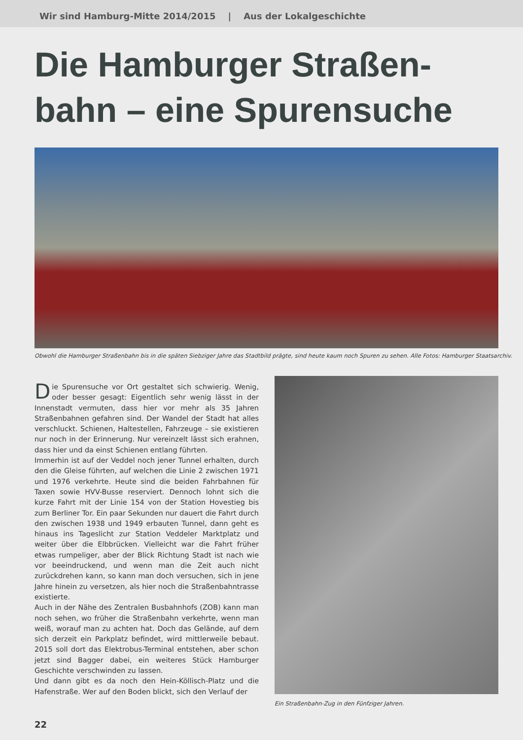Wir sind Hamburg-Mitte 2014/2015 | Aus der Lokalgeschichte
Die Hamburger Straßen-
bahn – eine Spurensuche
Obwohl die Hamburger Straßenbahn bis in die späten Siebziger Jahre das Stadtbild prägte, sind heute kaum noch Spuren zu sehen. Alle Fotos: Hamburger Staatsarchiv.
Die Spurensuche vor Ort gestaltet sich schwierig. Wenig, oder besser gesagt: Eigentlich sehr wenig lässt in der Innenstadt vermuten, dass hier vor mehr als 35 Jahren Straßenbahnen gefahren sind. Der Wandel der Stadt hat alles verschluckt. Schienen, Haltestellen, Fahrzeuge – sie existieren nur noch in der Erinnerung. Nur vereinzelt lässt sich erahnen, dass hier und da einst Schienen entlang führten.
Immerhin ist auf der Veddel noch jener Tunnel erhalten, durch den die Gleise führten, auf welchen die Linie 2 zwischen 1971 und 1976 verkehrte. Heute sind die beiden Fahrbahnen für Taxen sowie HVV-Busse reserviert. Dennoch lohnt sich die kurze Fahrt mit der Linie 154 von der Station Hovestieg bis zum Berliner Tor. Ein paar Sekunden nur dauert die Fahrt durch den zwischen 1938 und 1949 erbauten Tunnel, dann geht es hinaus ins Tageslicht zur Station Veddeler Marktplatz und weiter über die Elbbrücken. Vielleicht war die Fahrt früher etwas rumpeliger, aber der Blick Richtung Stadt ist nach wie vor beeindruckend, und wenn man die Zeit auch nicht zurückdrehen kann, so kann man doch versuchen, sich in jene Jahre hinein zu versetzen, als hier noch die Straßenbahntrasse existierte.
Auch in der Nähe des Zentralen Busbahnhofs (ZOB) kann man noch sehen, wo früher die Straßenbahn verkehrte, wenn man weiß, worauf man zu achten hat. Doch das Gelände, auf dem sich derzeit ein Parkplatz befindet, wird mittlerweile bebaut. 2015 soll dort das Elektrobus-Terminal entstehen, aber schon jetzt sind Bagger dabei, ein weiteres Stück Hamburger Geschichte verschwinden zu lassen.
Und dann gibt es da noch den Hein-Köllisch-Platz und die Hafenstraße. Wer auf den Boden blickt, sich den Verlauf der
Ein Straßenbahn-Zug in den Fünfziger Jahren.
22